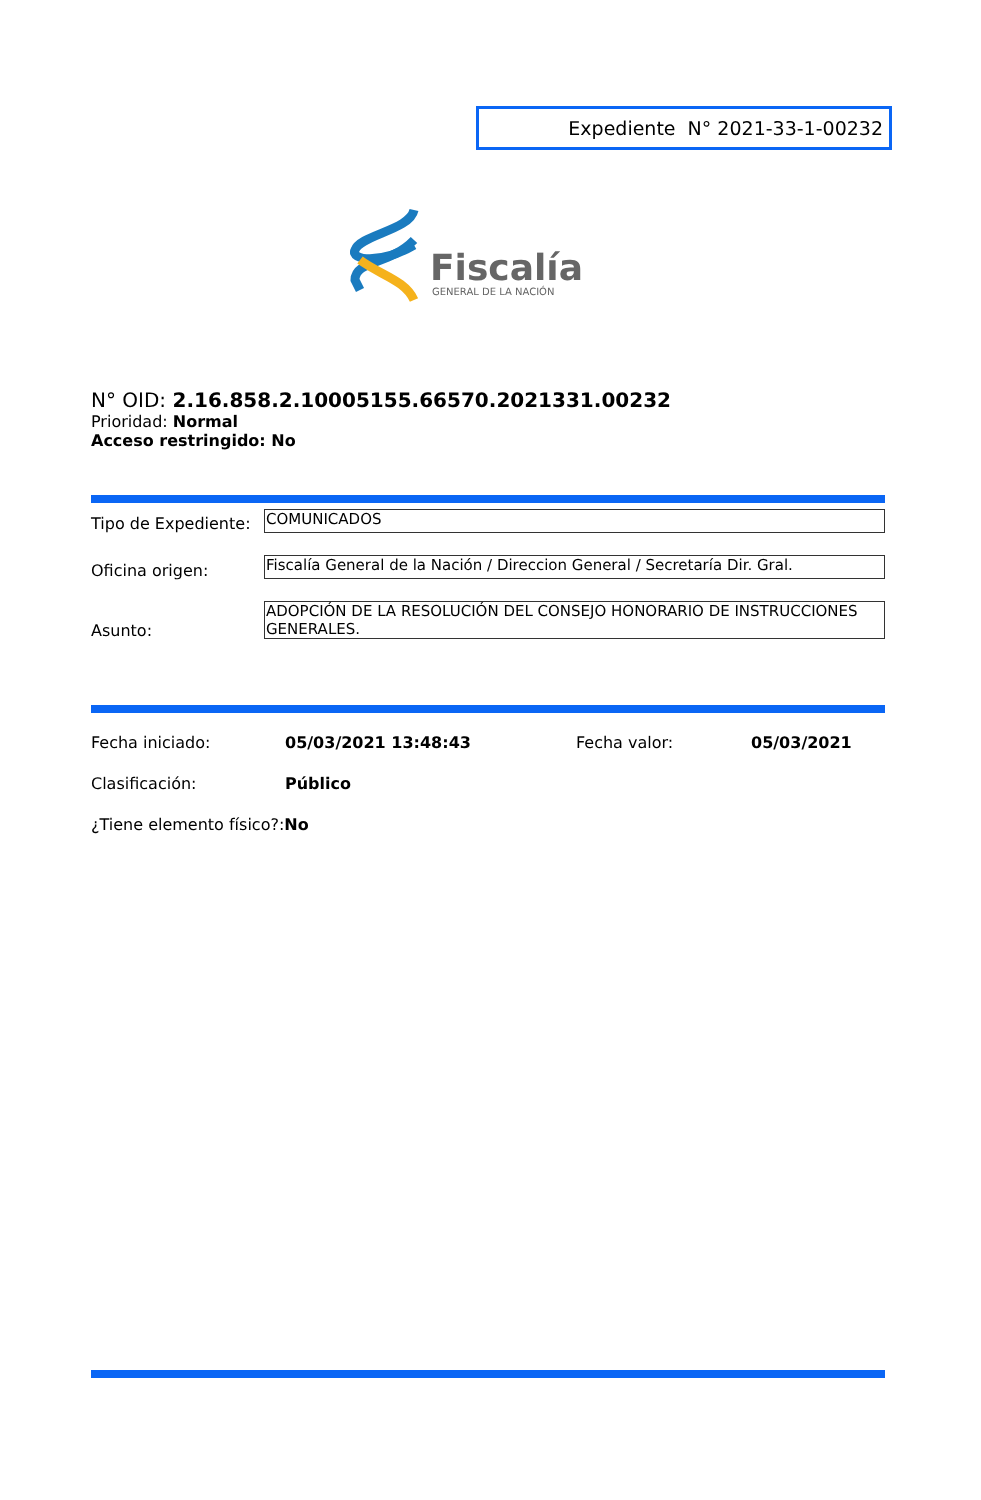Expediente N° 2021-33-1-00232
Fiscalía
GENERAL DE LA NACIÓN
N° OID: 2.16.858.2.10005155.66570.2021331.00232
Prioridad: Normal
Acceso restringido: No
Tipo de Expediente: COMUNICADOS
Oficina origen:
Fiscalía General de la Nación / Direccion General / Secretaría Dir. Gral.
Asunto:
ADOPCIÓN DE LA RESOLUCIÓN DEL CONSEJO HONORARIO DE INSTRUCCIONES GENERALES.
Fecha iniciado: 05/03/2021 13:48:43 Fecha valor: 05/03/2021
Clasificación: Público
¿Tiene elemento físico?:No